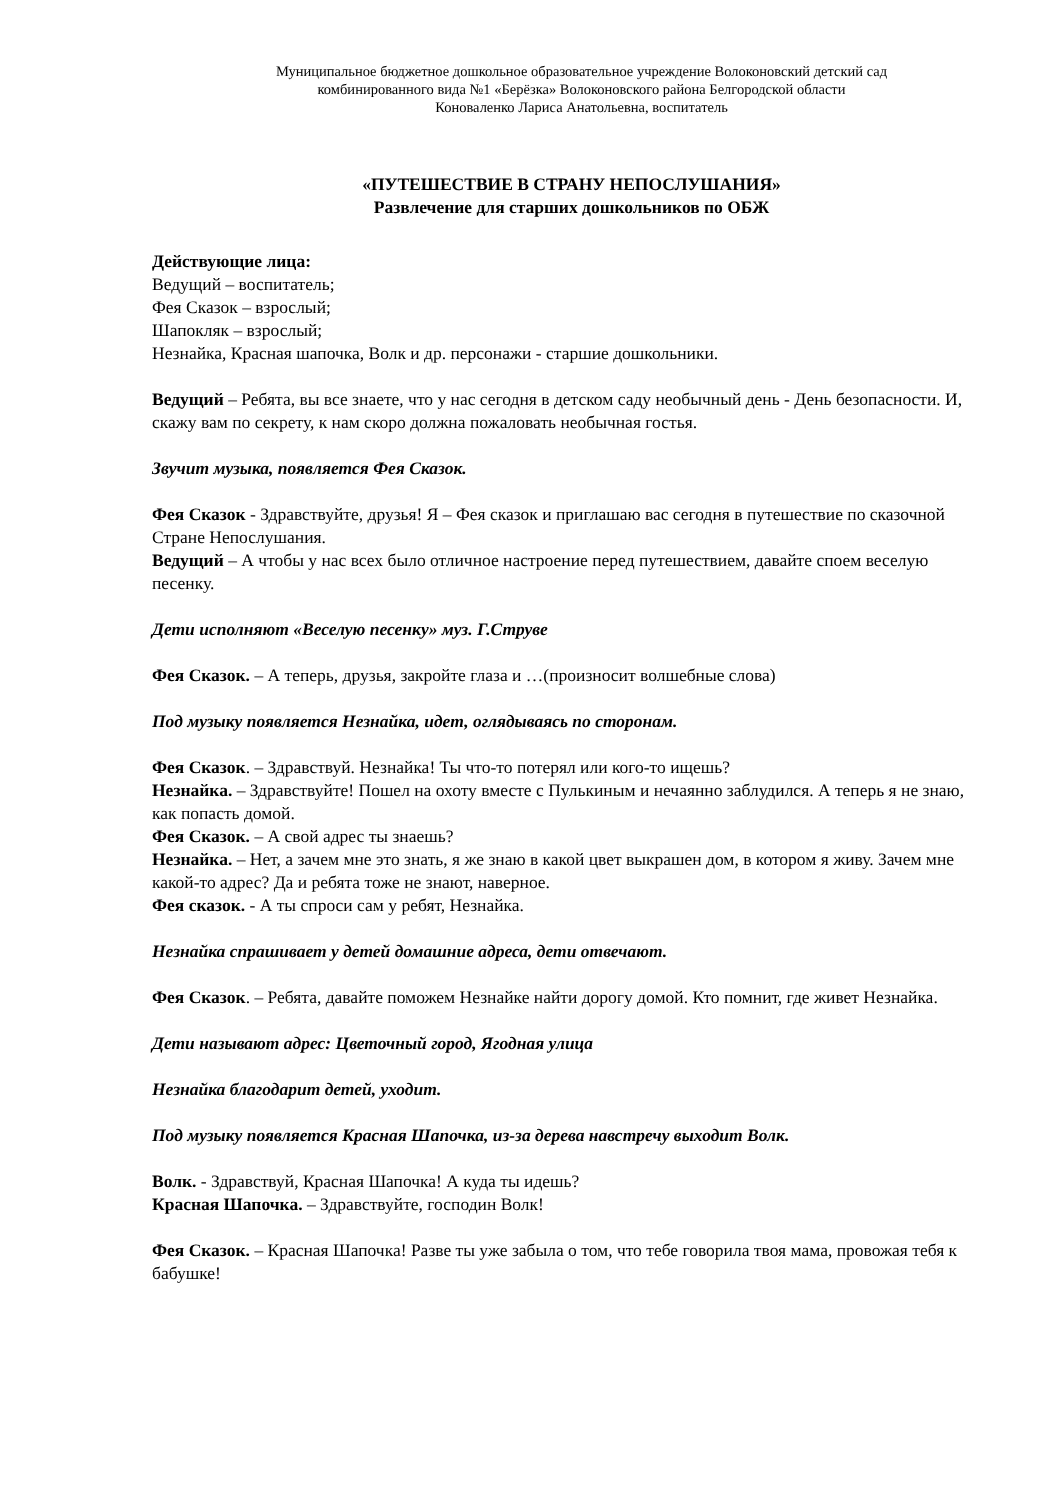Муниципальное бюджетное дошкольное образовательное учреждение Волоконовский детский сад
комбинированного вида №1 «Берёзка» Волоконовского района Белгородской области
Коноваленко Лариса Анатольевна, воспитатель
«ПУТЕШЕСТВИЕ В СТРАНУ НЕПОСЛУШАНИЯ»
Развлечение для старших дошкольников по ОБЖ
Действующие лица:
Ведущий – воспитатель;
Фея Сказок – взрослый;
Шапокляк – взрослый;
Незнайка, Красная шапочка, Волк и др. персонажи - старшие дошкольники.
Ведущий – Ребята, вы все знаете, что у нас сегодня в детском саду необычный день - День безопасности. И, скажу вам по секрету, к нам скоро должна пожаловать необычная гостья.
Звучит музыка, появляется Фея Сказок.
Фея Сказок - Здравствуйте, друзья! Я – Фея сказок и приглашаю вас сегодня в путешествие по сказочной Стране Непослушания.
Ведущий – А чтобы у нас всех было отличное настроение перед путешествием, давайте споем веселую песенку.
Дети исполняют «Веселую песенку» муз. Г.Струве
Фея Сказок. – А теперь, друзья, закройте глаза и …(произносит волшебные слова)
Под музыку появляется Незнайка, идет, оглядываясь по сторонам.
Фея Сказок. – Здравствуй. Незнайка! Ты что-то потерял или кого-то ищешь?
Незнайка. – Здравствуйте! Пошел на охоту вместе с Пулькиным и нечаянно заблудился. А теперь я не знаю, как попасть домой.
Фея Сказок. – А свой адрес ты знаешь?
Незнайка. – Нет, а зачем мне это знать, я же знаю в какой цвет выкрашен дом, в котором я живу. Зачем мне какой-то адрес? Да и ребята тоже не знают, наверное.
Фея сказок. - А ты спроси сам у ребят, Незнайка.
Незнайка спрашивает у детей домашние адреса, дети отвечают.
Фея Сказок. – Ребята, давайте поможем Незнайке найти дорогу домой. Кто помнит, где живет Незнайка.
Дети называют адрес: Цветочный город, Ягодная улица
Незнайка благодарит детей, уходит.
Под музыку появляется Красная Шапочка, из-за дерева навстречу выходит Волк.
Волк. - Здравствуй, Красная Шапочка! А куда ты идешь?
Красная Шапочка. – Здравствуйте, господин Волк!
Фея Сказок. – Красная Шапочка! Разве ты уже забыла о том, что тебе говорила твоя мама, провожая тебя к бабушке!